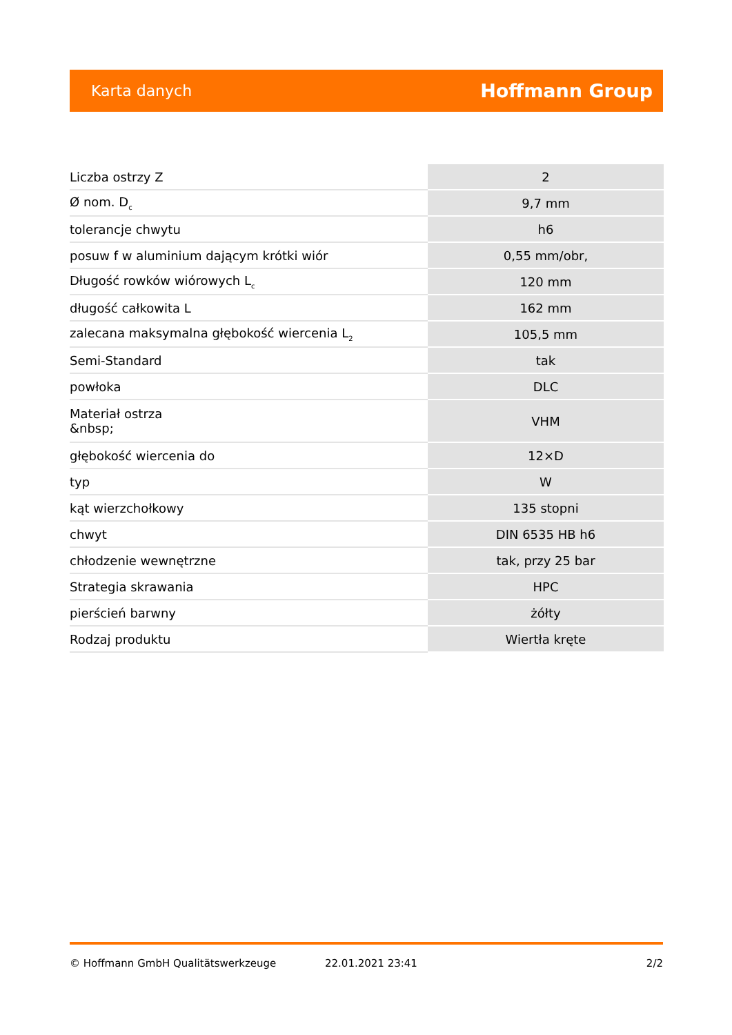Karta danych Hoffmann Group
| Liczba ostrzy Z | 2 |
| Ø nom. D<sub>c</sub> | 9,7 mm |
| tolerancje chwytu | h6 |
| posuw f w aluminium dającym krótki wiór | 0,55 mm/obr, |
| Długość rowków wiórowych L<sub>c</sub> | 120 mm |
| długość całkowita L | 162 mm |
| zalecana maksymalna głębokość wiercenia L<sub>2</sub> | 105,5 mm |
| Semi-Standard | tak |
| powłoka | DLC |
| Materiał ostrza &nbsp; | VHM |
| głębokość wiercenia do | 12×D |
| typ | W |
| kąt wierzchołkowy | 135 stopni |
| chwyt | DIN 6535 HB h6 |
| chłodzenie wewnętrzne | tak, przy 25 bar |
| Strategia skrawania | HPC |
| pierścień barwny | żółty |
| Rodzaj produktu | Wiertła kręte |
© Hoffmann GmbH Qualitätswerkzeuge 22.01.2021 23:41 2/2